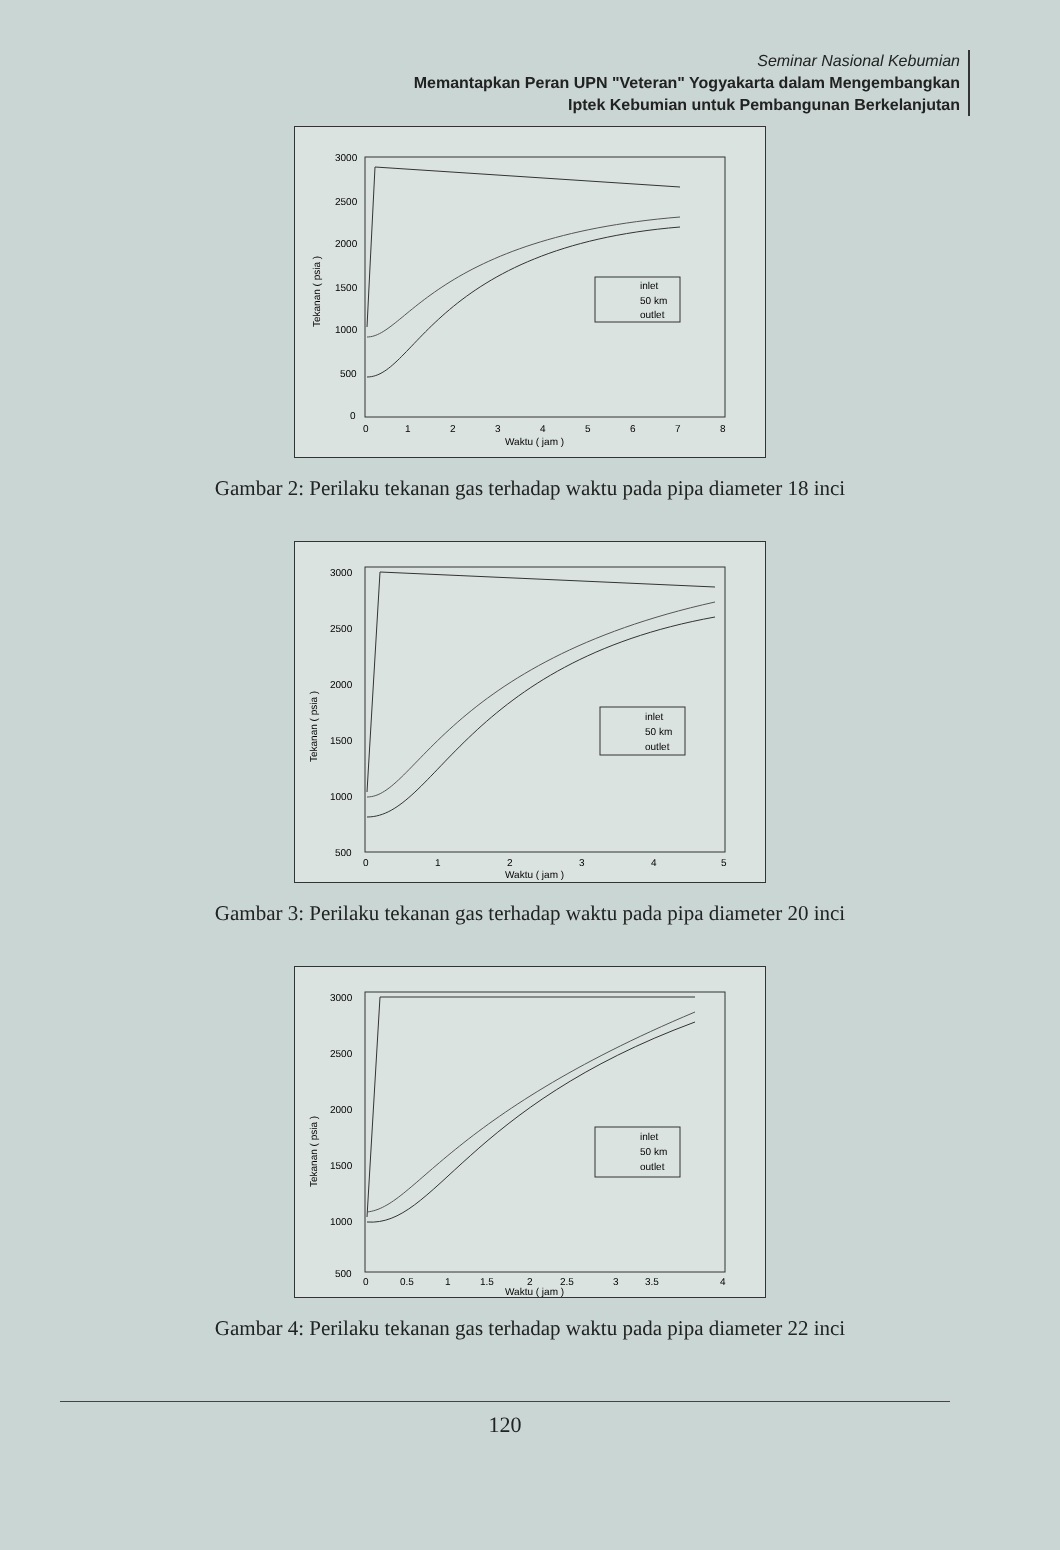Seminar Nasional Kebumian
Memantapkan Peran UPN "Veteran" Yogyakarta dalam Mengembangkan
Iptek Kebumian untuk Pembangunan Berkelanjutan
3000
2500
2000
1500
1000
500
0
0
1
2
3
4
5
6
7
8
Waktu ( jam )
Tekanan ( psia )
inlet
50 km
outlet
Gambar 2: Perilaku tekanan gas terhadap waktu pada pipa diameter 18 inci
3000
2500
2000
1500
1000
500
0
1
2
3
4
5
Waktu ( jam )
Tekanan ( psia )
inlet
50 km
outlet
Gambar 3: Perilaku tekanan gas terhadap waktu pada pipa diameter 20 inci
3000
2500
2000
1500
1000
500
0
0.5
1
1.5
2
2.5
3
3.5
4
Waktu ( jam )
Tekanan ( psia )
inlet
50 km
outlet
Gambar 4: Perilaku tekanan gas terhadap waktu pada pipa diameter 22 inci
120